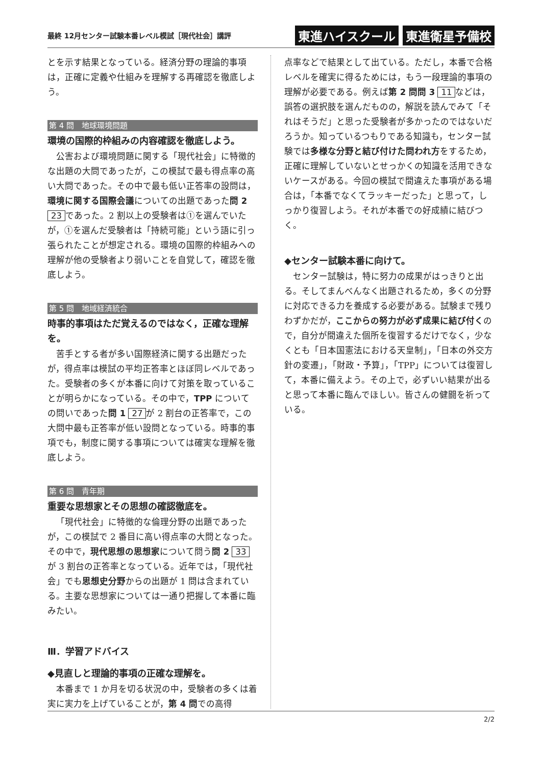最終 12月センター試験本番レベル模試［現代社会］講評
東進ハイスクール 東進衛星予備校
とを示す結果となっている。経済分野の理論的事項は，正確に定義や仕組みを理解する再確認を徹底しよう。
第 4 問　地球環境問題
環境の国際的枠組みの内容確認を徹底しよう。
公害および環境問題に関する「現代社会」に特徴的な出題の大問であったが，この模試で最も得点率の高い大問であった。その中で最も低い正答率の設問は，環境に関する国際会議についての出題であった問 2 23 であった。2 割以上の受験者は①を選んでいたが，①を選んだ受験者は「持続可能」という語に引っ張られたことが想定される。環境の国際的枠組みへの理解が他の受験者より弱いことを自覚して，確認を徹底しよう。
第 5 問　地域経済統合
時事的事項はただ覚えるのではなく，正確な理解を。
苦手とする者が多い国際経済に関する出題だったが，得点率は模試の平均正答率とほぼ同レベルであった。受験者の多くが本番に向けて対策を取っていることが明らかになっている。その中で，TPP についての問いであった問 1 27 が 2 割台の正答率で，この大問中最も正答率が低い設問となっている。時事的事項でも，制度に関する事項については確実な理解を徹底しよう。
第 6 問　青年期
重要な思想家とその思想の確認徹底を。
「現代社会」に特徴的な倫理分野の出題であったが，この模試で 2 番目に高い得点率の大問となった。その中で，現代思想の思想家について問う問 2 33 が 3 割台の正答率となっている。近年では，「現代社会」でも思想史分野からの出題が 1 問は含まれている。主要な思想家については一通り把握して本番に臨みたい。
Ⅲ．学習アドバイス
◆見直しと理論的事項の正確な理解を。
本番まで 1 か月を切る状況の中，受験者の多くは着実に実力を上げていることが，第 4 問での高得
点率などで結果として出ている。ただし，本番で合格レベルを確実に得るためには，もう一段理論的事項の理解が必要である。例えば第 2 問問 3 11 などは，誤答の選択肢を選んだものの，解説を読んでみて「それはそうだ」と思った受験者が多かったのではないだろうか。知っているつもりである知識も，センター試験では多様な分野と結び付けた問われ方をするため，正確に理解していないとせっかくの知識を活用できないケースがある。今回の模試で間違えた事項がある場合は，「本番でなくてラッキーだった」と思って，しっかり復習しよう。それが本番での好成績に結びつく。
◆センター試験本番に向けて。
センター試験は，特に努力の成果がはっきりと出る。そしてまんべんなく出題されるため，多くの分野に対応できる力を養成する必要がある。試験まで残りわずかだが，ここからの努力が必ず成果に結び付くので，自分が間違えた個所を復習するだけでなく，少なくとも「日本国憲法における天皇制」，「日本の外交方針の変遷」，「財政・予算」，「TPP」については復習して，本番に備えよう。その上で，必ずいい結果が出ると思って本番に臨んでほしい。皆さんの健闘を祈っている。
2/2